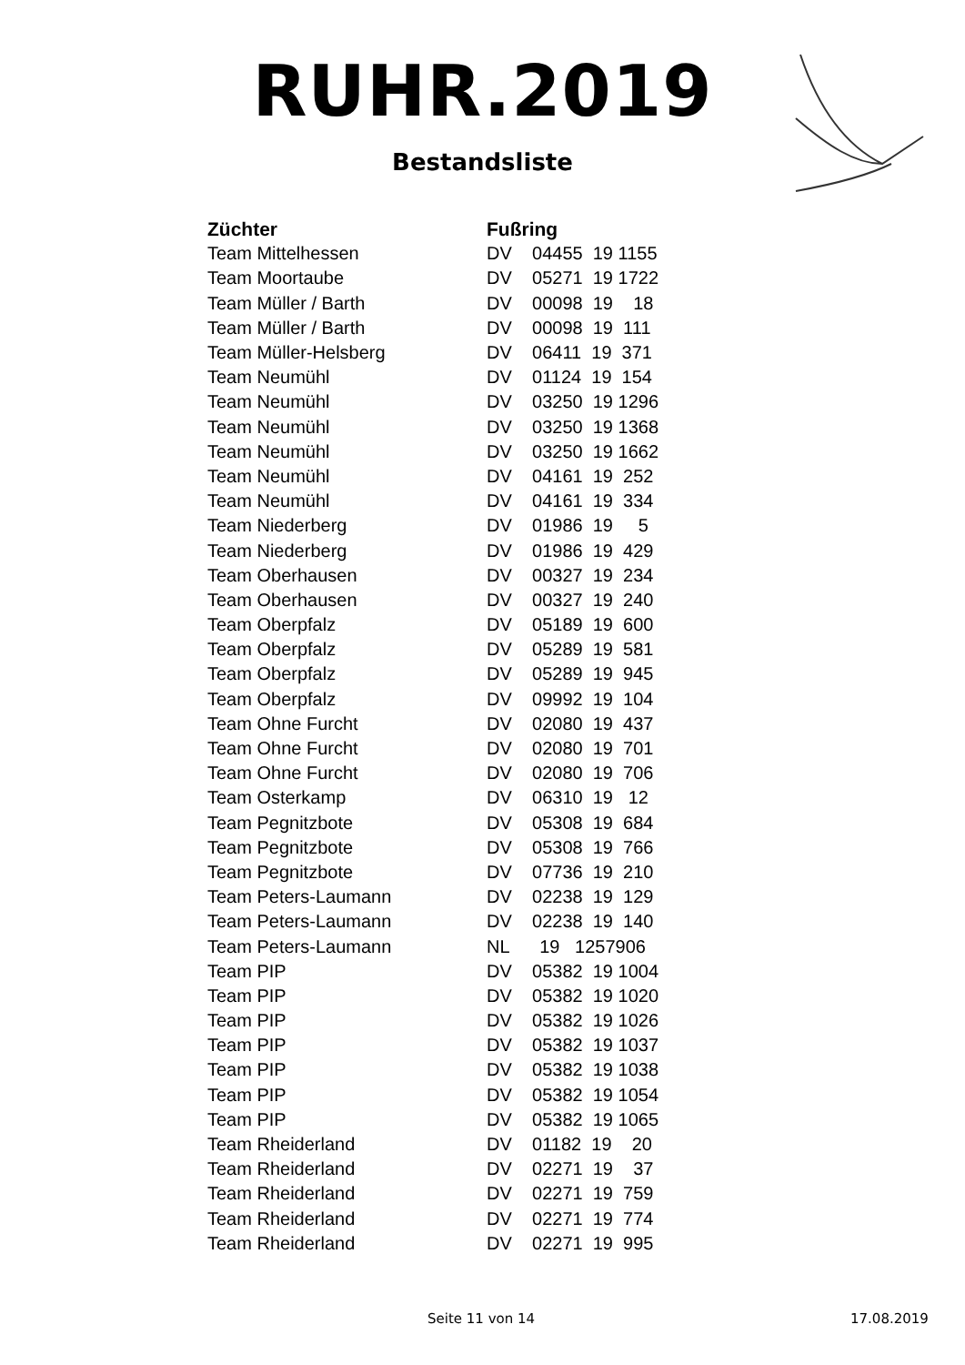RUHR.2019
Bestandsliste
| Züchter | Fußring |
| --- | --- |
| Team Mittelhessen | DV 04455 19 1155 |
| Team Moortaube | DV 05271 19 1722 |
| Team Müller / Barth | DV 00098 19 18 |
| Team Müller / Barth | DV 00098 19 111 |
| Team Müller-Helsberg | DV 06411 19 371 |
| Team Neumühl | DV 01124 19 154 |
| Team Neumühl | DV 03250 19 1296 |
| Team Neumühl | DV 03250 19 1368 |
| Team Neumühl | DV 03250 19 1662 |
| Team Neumühl | DV 04161 19 252 |
| Team Neumühl | DV 04161 19 334 |
| Team Niederberg | DV 01986 19 5 |
| Team Niederberg | DV 01986 19 429 |
| Team Oberhausen | DV 00327 19 234 |
| Team Oberhausen | DV 00327 19 240 |
| Team Oberpfalz | DV 05189 19 600 |
| Team Oberpfalz | DV 05289 19 581 |
| Team Oberpfalz | DV 05289 19 945 |
| Team Oberpfalz | DV 09992 19 104 |
| Team Ohne Furcht | DV 02080 19 437 |
| Team Ohne Furcht | DV 02080 19 701 |
| Team Ohne Furcht | DV 02080 19 706 |
| Team Osterkamp | DV 06310 19 12 |
| Team Pegnitzbote | DV 05308 19 684 |
| Team Pegnitzbote | DV 05308 19 766 |
| Team Pegnitzbote | DV 07736 19 210 |
| Team Peters-Laumann | DV 02238 19 129 |
| Team Peters-Laumann | DV 02238 19 140 |
| Team Peters-Laumann | NL 19 1257906 |
| Team PIP | DV 05382 19 1004 |
| Team PIP | DV 05382 19 1020 |
| Team PIP | DV 05382 19 1026 |
| Team PIP | DV 05382 19 1037 |
| Team PIP | DV 05382 19 1038 |
| Team PIP | DV 05382 19 1054 |
| Team PIP | DV 05382 19 1065 |
| Team Rheiderland | DV 01182 19 20 |
| Team Rheiderland | DV 02271 19 37 |
| Team Rheiderland | DV 02271 19 759 |
| Team Rheiderland | DV 02271 19 774 |
| Team Rheiderland | DV 02271 19 995 |
Seite 11 von 14 17.08.2019